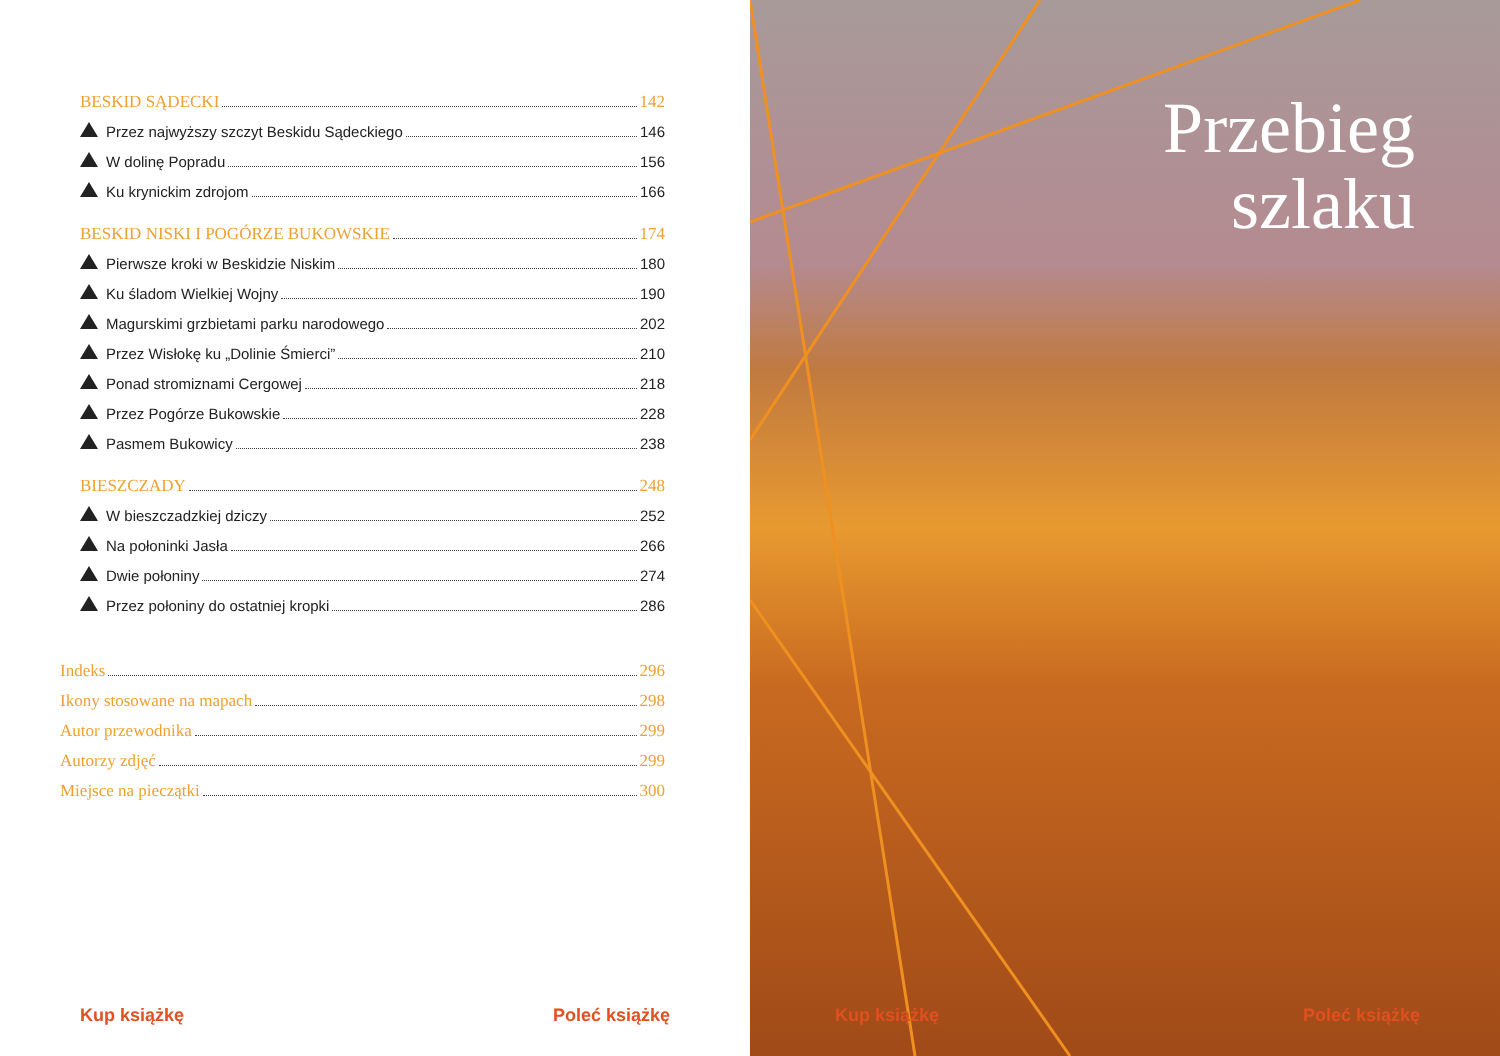BESKID SĄDECKI 142
Przez najwyższy szczyt Beskidu Sądeckiego 146
W dolinę Popradu 156
Ku krynickim zdrojom 166
BESKID NISKI I POGÓRZE BUKOWSKIE 174
Pierwsze kroki w Beskidzie Niskim 180
Ku śladom Wielkiej Wojny 190
Magurskimi grzbietami parku narodowego 202
Przez Wisłokę ku „Dolinie Śmierci” 210
Ponad stromiznami Cergowej 218
Przez Pogórze Bukowskie 228
Pasmem Bukowicy 238
BIESZCZADY 248
W bieszczadzkiej dziczy 252
Na połoninki Jasła 266
Dwie połoniny 274
Przez połoniny do ostatniej kropki 286
Indeks 296
Ikony stosowane na mapach 298
Autor przewodnika 299
Autorzy zdjęć 299
Miejsce na pieczątki 300
Kup książkę Poleć książkę
Przebieg
szlaku
Kup książkę Poleć książkę